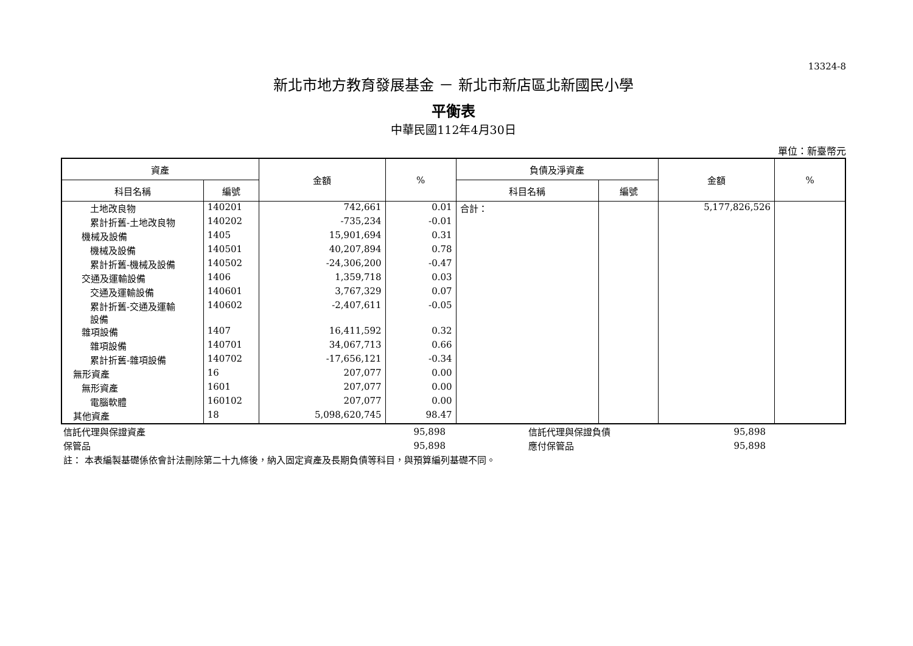13324-8
新北市地方教育發展基金 － 新北市新店區北新國民小學
平衡表
中華民國112年4月30日
單位：新臺幣元
| 資產 | | 金額 | % | 負債及淨資產 | | 金額 | % |
| --- | --- | --- | --- | --- | --- | --- | --- |
| 科目名稱 | 編號 | | | 科目名稱 | 編號 | | |
| 土地改良物 | 140201 | 742,661 | 0.01 | 合計： | | 5,177,826,526 | |
| 累計折舊-土地改良物 | 140202 | -735,234 | -0.01 | | | | |
| 機械及設備 | 1405 | 15,901,694 | 0.31 | | | | |
| 機械及設備 | 140501 | 40,207,894 | 0.78 | | | | |
| 累計折舊-機械及設備 | 140502 | -24,306,200 | -0.47 | | | | |
| 交通及運輸設備 | 1406 | 1,359,718 | 0.03 | | | | |
| 交通及運輸設備 | 140601 | 3,767,329 | 0.07 | | | | |
| 累計折舊-交通及運輸 設備 | 140602 | -2,407,611 | -0.05 | | | | |
| 雜項設備 | 1407 | 16,411,592 | 0.32 | | | | |
| 雜項設備 | 140701 | 34,067,713 | 0.66 | | | | |
| 累計折舊-雜項設備 | 140702 | -17,656,121 | -0.34 | | | | |
| 無形資產 | 16 | 207,077 | 0.00 | | | | |
| 無形資產 | 1601 | 207,077 | 0.00 | | | | |
| 電腦軟體 | 160102 | 207,077 | 0.00 | | | | |
| 其他資產 | 18 | 5,098,620,745 | 98.47 | | | | |
| 信託代理與保證資產 | 95,898 | | 信託代理與保證負債 | 95,898 | |
| 保管品 | 95,898 | | 應付保管品 | 95,898 | |
| 註： 本表編製基礎係依會計法刪除第二十九條後，納入固定資產及長期負債等科目，與預算編列基礎不同。 | | | | | |